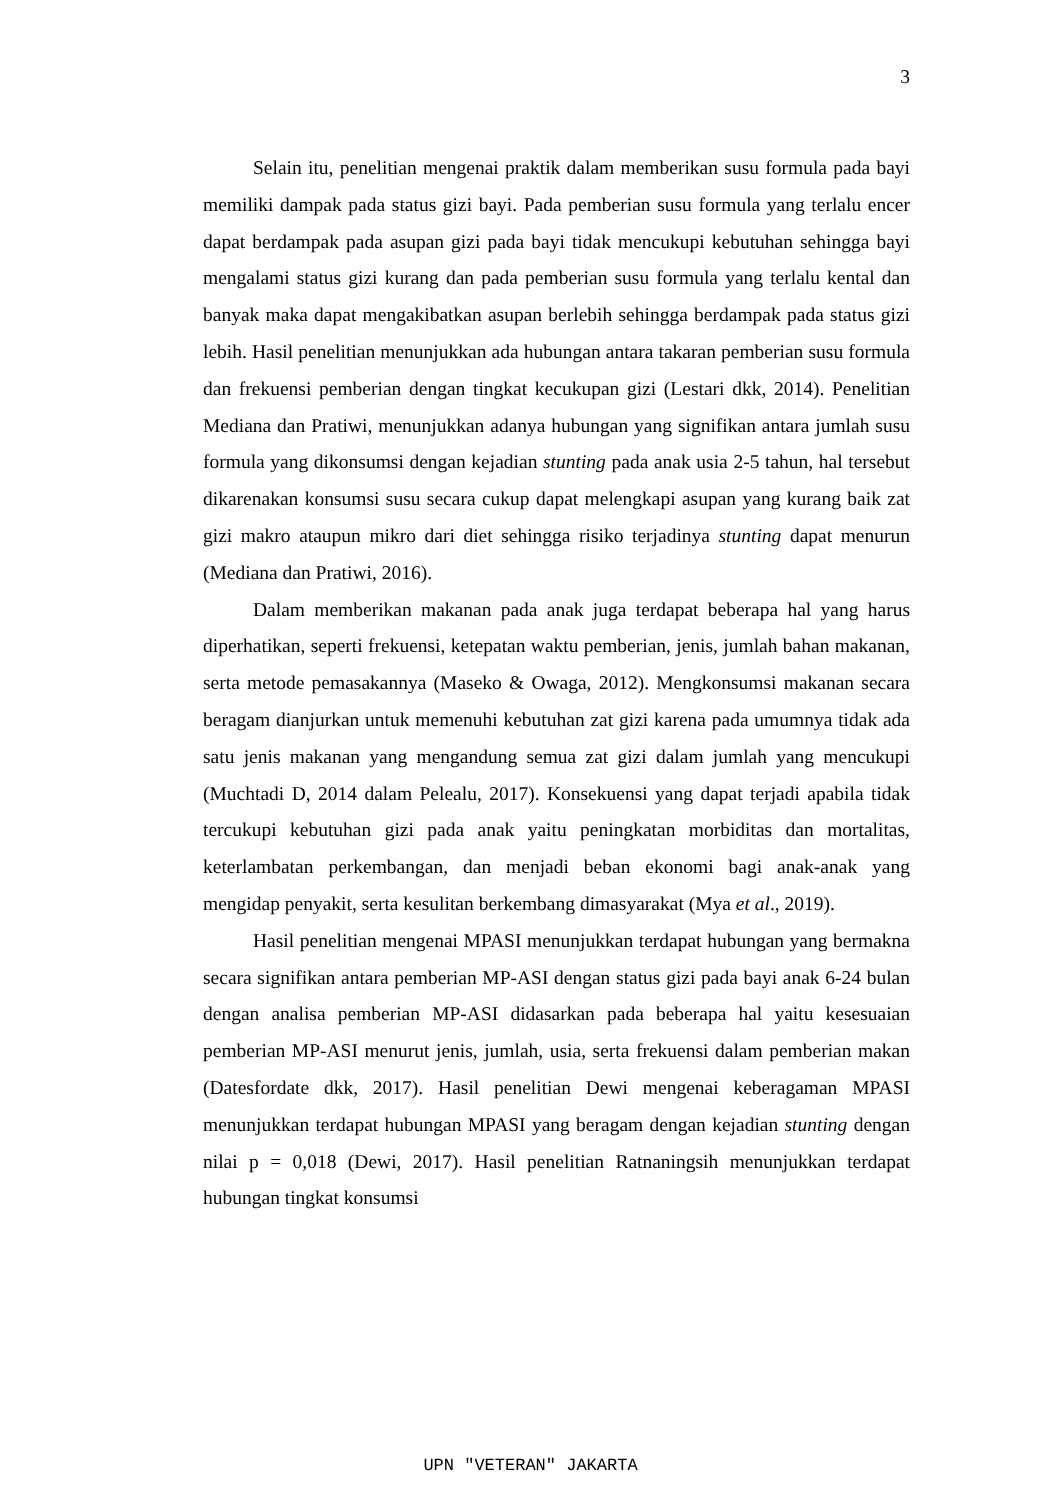3
Selain itu, penelitian mengenai praktik dalam memberikan susu formula pada bayi memiliki dampak pada status gizi bayi. Pada pemberian susu formula yang terlalu encer dapat berdampak pada asupan gizi pada bayi tidak mencukupi kebutuhan sehingga bayi mengalami status gizi kurang dan pada pemberian susu formula yang terlalu kental dan banyak maka dapat mengakibatkan asupan berlebih sehingga berdampak pada status gizi lebih. Hasil penelitian menunjukkan ada hubungan antara takaran pemberian susu formula dan frekuensi pemberian dengan tingkat kecukupan gizi (Lestari dkk, 2014). Penelitian Mediana dan Pratiwi, menunjukkan adanya hubungan yang signifikan antara jumlah susu formula yang dikonsumsi dengan kejadian stunting pada anak usia 2-5 tahun, hal tersebut dikarenakan konsumsi susu secara cukup dapat melengkapi asupan yang kurang baik zat gizi makro ataupun mikro dari diet sehingga risiko terjadinya stunting dapat menurun (Mediana dan Pratiwi, 2016).
Dalam memberikan makanan pada anak juga terdapat beberapa hal yang harus diperhatikan, seperti frekuensi, ketepatan waktu pemberian, jenis, jumlah bahan makanan, serta metode pemasakannya (Maseko & Owaga, 2012). Mengkonsumsi makanan secara beragam dianjurkan untuk memenuhi kebutuhan zat gizi karena pada umumnya tidak ada satu jenis makanan yang mengandung semua zat gizi dalam jumlah yang mencukupi (Muchtadi D, 2014 dalam Pelealu, 2017). Konsekuensi yang dapat terjadi apabila tidak tercukupi kebutuhan gizi pada anak yaitu peningkatan morbiditas dan mortalitas, keterlambatan perkembangan, dan menjadi beban ekonomi bagi anak-anak yang mengidap penyakit, serta kesulitan berkembang dimasyarakat (Mya et al., 2019).
Hasil penelitian mengenai MPASI menunjukkan terdapat hubungan yang bermakna secara signifikan antara pemberian MP-ASI dengan status gizi pada bayi anak 6-24 bulan dengan analisa pemberian MP-ASI didasarkan pada beberapa hal yaitu kesesuaian pemberian MP-ASI menurut jenis, jumlah, usia, serta frekuensi dalam pemberian makan (Datesfordate dkk, 2017). Hasil penelitian Dewi mengenai keberagaman MPASI menunjukkan terdapat hubungan MPASI yang beragam dengan kejadian stunting dengan nilai p = 0,018 (Dewi, 2017). Hasil penelitian Ratnaningsih menunjukkan terdapat hubungan tingkat konsumsi
UPN "VETERAN" JAKARTA